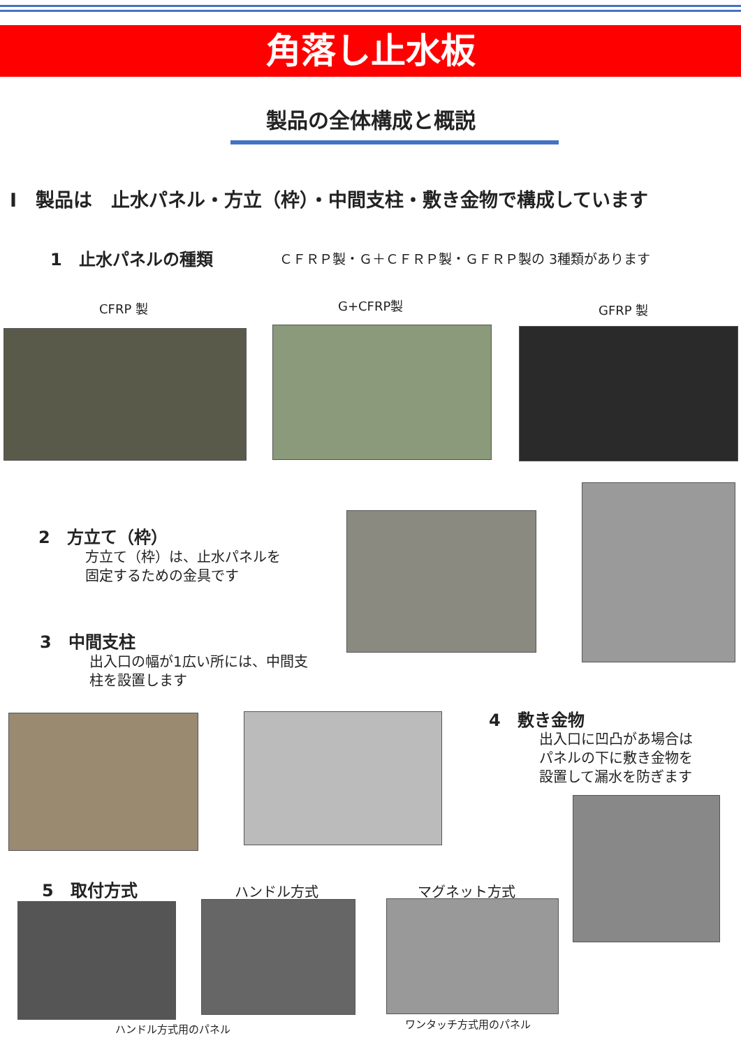角落し止水板
製品の全体構成と概説
Ⅰ　製品は　止水パネル・方立（枠）・中間支柱・敷き金物で構成しています
1　止水パネルの種類 ＣＦＲＰ製・Ｇ＋ＣＦＲＰ製・ＧＦＲＰ製の 3種類があります
CFRP 製 G+CFRP製 GFRP 製
2　方立て（枠）
方立て（枠）は、止水パネルを
固定するための金具です
3　中間支柱
出入口の幅が1広い所には、中間支
柱を設置します
4　敷き金物
出入口に凹凸があ場合は
パネルの下に敷き金物を
設置して漏水を防ぎます
5　取付方式 ハンドル方式 マグネット方式
ハンドル方式用のパネル ワンタッチ方式用のパネル